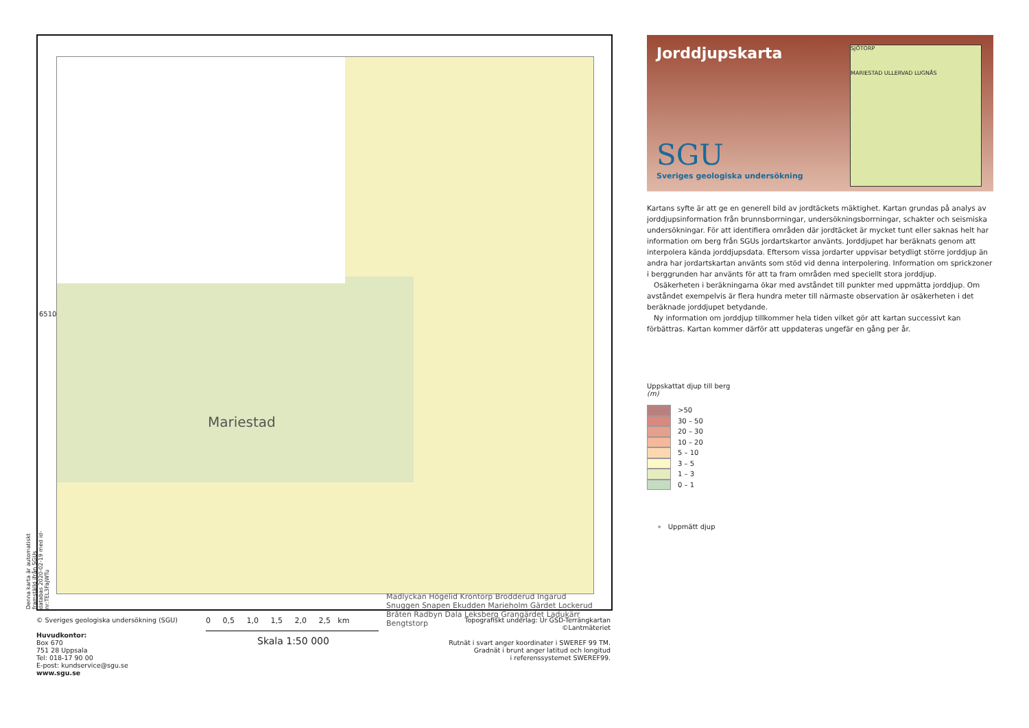Mariestad
Madlyckan Högelid Krontorp Brodderud Ingarud Snuggen Snapen Ekudden Marieholm Gärdet Lockerud Bråten Radbyn Dala Leksberg Grangärdet Ladukärr Bengtstorp
6510
Denna karta är automatiskt framställd ifrån SGUs databas 2020-02-19 med id-nr:TEL3FajWTu
Jorddjupskarta
SGU
Sveriges geologiska undersökning
SJÖTORP
MARIESTAD ULLERVAD LUGNÅS
Kartans syfte är att ge en generell bild av jordtäckets mäktighet. Kartan grundas på analys av jorddjupsinformation från brunnsborrningar, undersökningsborrningar, schakter och seismiska undersökningar. För att identifiera områden där jordtäcket är mycket tunt eller saknas helt har information om berg från SGUs jordartskartor använts. Jorddjupet har beräknats genom att interpolera kända jorddjupsdata. Eftersom vissa jordarter uppvisar betydligt större jorddjup än andra har jordartskartan använts som stöd vid denna interpolering. Information om sprickzoner i berggrunden har använts för att ta fram områden med speciellt stora jorddjup.
Osäkerheten i beräkningarna ökar med avståndet till punkter med uppmätta jorddjup. Om avståndet exempelvis är flera hundra meter till närmaste observation är osäkerheten i det beräknade jorddjupet betydande.
Ny information om jorddjup tillkommer hela tiden vilket gör att kartan successivt kan förbättras. Kartan kommer därför att uppdateras ungefär en gång per år.
Uppskattat djup till berg
(m)
>50
30 – 50
20 – 30
10 – 20
5 – 10
3 – 5
1 – 3
0 – 1
∘ Uppmätt djup
© Sveriges geologiska undersökning (SGU)
Huvudkontor:
Box 670
751 28 Uppsala
Tel: 018-17 90 00
E-post: kundservice@sgu.se
www.sgu.se
0 0,5 1,0 1,5 2,0 2,5 km
Skala 1:50 000
Topografiskt underlag: Ur GSD-Terrängkartan
©Lantmäteriet
Rutnät i svart anger koordinater i SWEREF 99 TM.
Gradnät i brunt anger latitud och longitud
i referenssystemet SWEREF99.